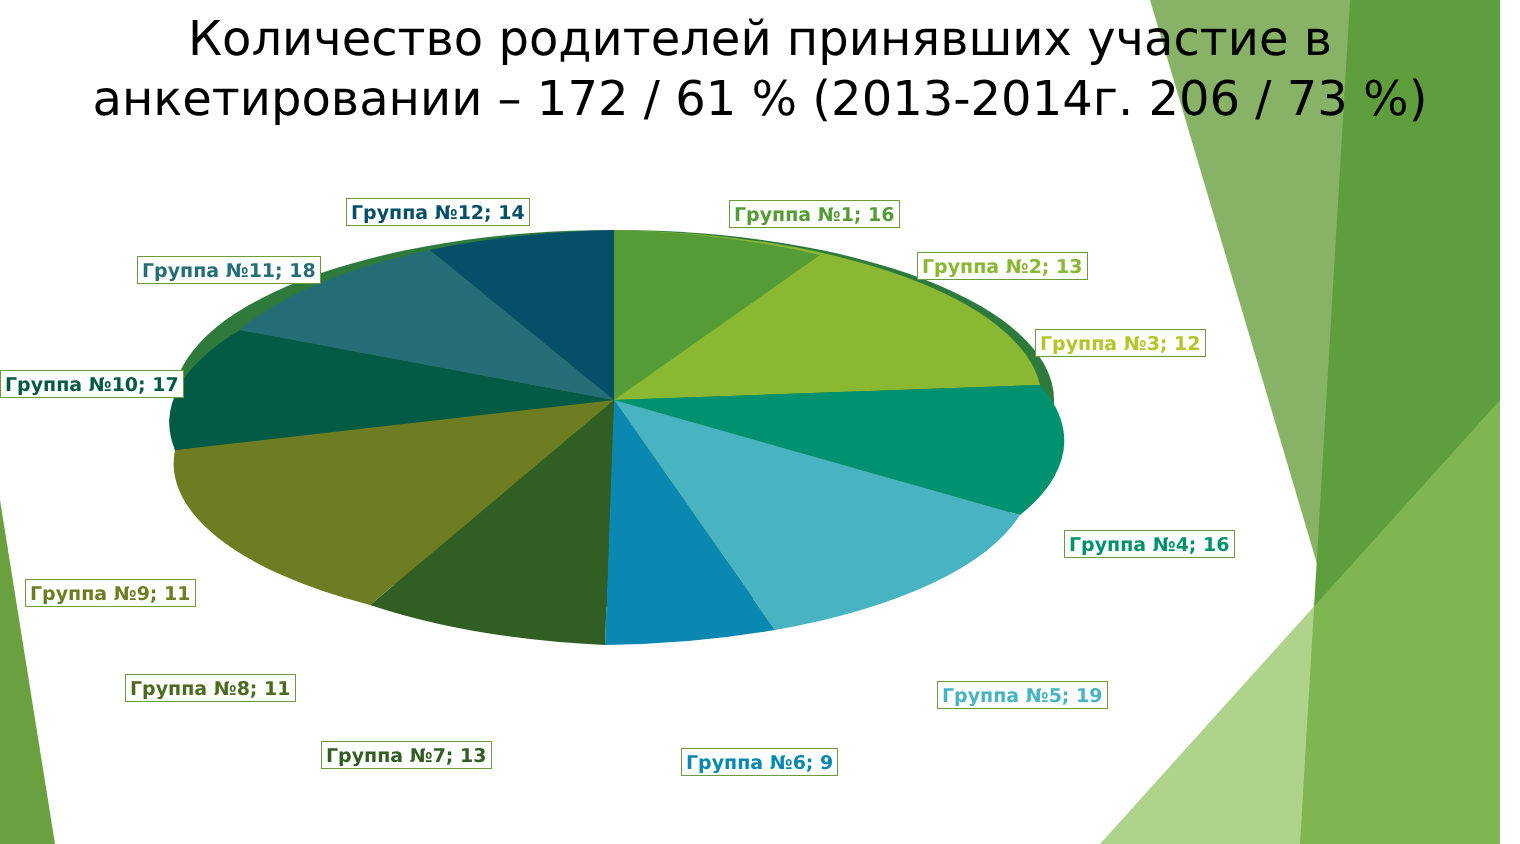Количество родителей принявших участие в анкетировании – 172 / 61 % (2013-2014г. 206 / 73 %)
Группа №12; 14 Группа №1; 16
Группа №11; 18 Группа №2; 13
Группа №3; 12
Группа №10; 17
Группа №4; 16
Группа №9; 11
Группа №5; 19
Группа №8; 11
Группа №7; 13 Группа №6; 9